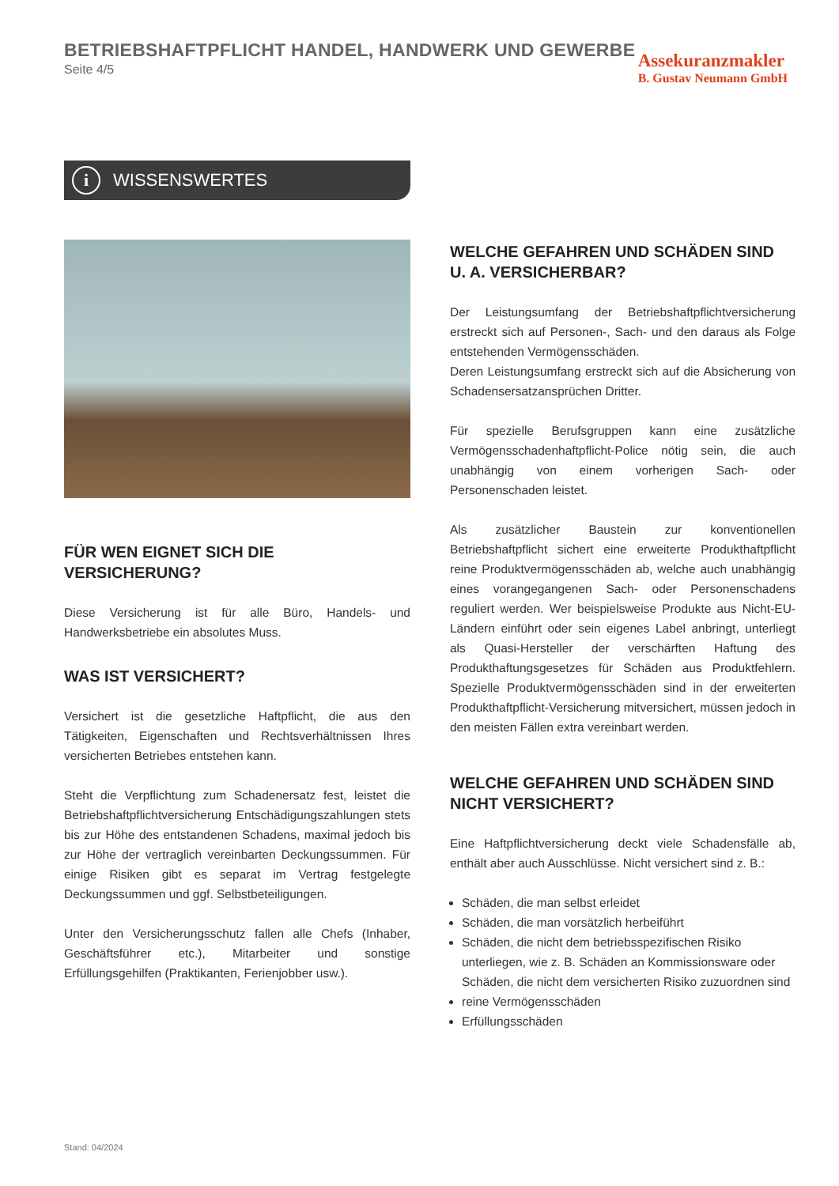BETRIEBSHAFTPFLICHT HANDEL, HANDWERK UND GEWERBE
Seite 4/5
Assekuranzmakler
B. Gustav Neumann GmbH
i
WISSENSWERTES
FÜR WEN EIGNET SICH DIE VERSICHERUNG?
Diese Versicherung ist für alle Büro, Handels- und Handwerksbetriebe ein absolutes Muss.
WAS IST VERSICHERT?
Versichert ist die gesetzliche Haftpflicht, die aus den Tätigkeiten, Eigenschaften und Rechtsverhältnissen Ihres versicherten Betriebes entstehen kann.
Steht die Verpflichtung zum Schadenersatz fest, leistet die Betriebshaftpflichtversicherung Entschädigungszahlungen stets bis zur Höhe des entstandenen Schadens, maximal jedoch bis zur Höhe der vertraglich vereinbarten Deckungssummen. Für einige Risiken gibt es separat im Vertrag festgelegte Deckungssummen und ggf. Selbstbeteiligungen.
Unter den Versicherungsschutz fallen alle Chefs (Inhaber, Geschäftsführer etc.), Mitarbeiter und sonstige Erfüllungsgehilfen (Praktikanten, Ferienjobber usw.).
WELCHE GEFAHREN UND SCHÄDEN SIND
U. A. VERSICHERBAR?
Der Leistungsumfang der Betriebshaftpflichtversicherung erstreckt sich auf Personen-, Sach- und den daraus als Folge entstehenden Vermögensschäden.
Deren Leistungsumfang erstreckt sich auf die Absicherung von Schadensersatzansprüchen Dritter.
Für spezielle Berufsgruppen kann eine zusätzliche Vermögensschadenhaftpflicht-Police nötig sein, die auch unabhängig von einem vorherigen Sach- oder Personenschaden leistet.
Als zusätzlicher Baustein zur konventionellen Betriebshaftpflicht sichert eine erweiterte Produkthaftpflicht reine Produktvermögensschäden ab, welche auch unabhängig eines vorangegangenen Sach- oder Personenschadens reguliert werden. Wer beispielsweise Produkte aus Nicht-EU-Ländern einführt oder sein eigenes Label anbringt, unterliegt als Quasi-Hersteller der verschärften Haftung des Produkthaftungsgesetzes für Schäden aus Produktfehlern. Spezielle Produktvermögensschäden sind in der erweiterten Produkthaftpflicht-Versicherung mitversichert, müssen jedoch in den meisten Fällen extra vereinbart werden.
WELCHE GEFAHREN UND SCHÄDEN SIND
NICHT VERSICHERT?
Eine Haftpflichtversicherung deckt viele Schadensfälle ab, enthält aber auch Ausschlüsse. Nicht versichert sind z. B.:
Schäden, die man selbst erleidet
Schäden, die man vorsätzlich herbeiführt
Schäden, die nicht dem betriebsspezifischen Risiko unterliegen, wie z. B. Schäden an Kommissionsware oder Schäden, die nicht dem versicherten Risiko zuzuordnen sind
reine Vermögensschäden
Erfüllungsschäden
Stand: 04/2024